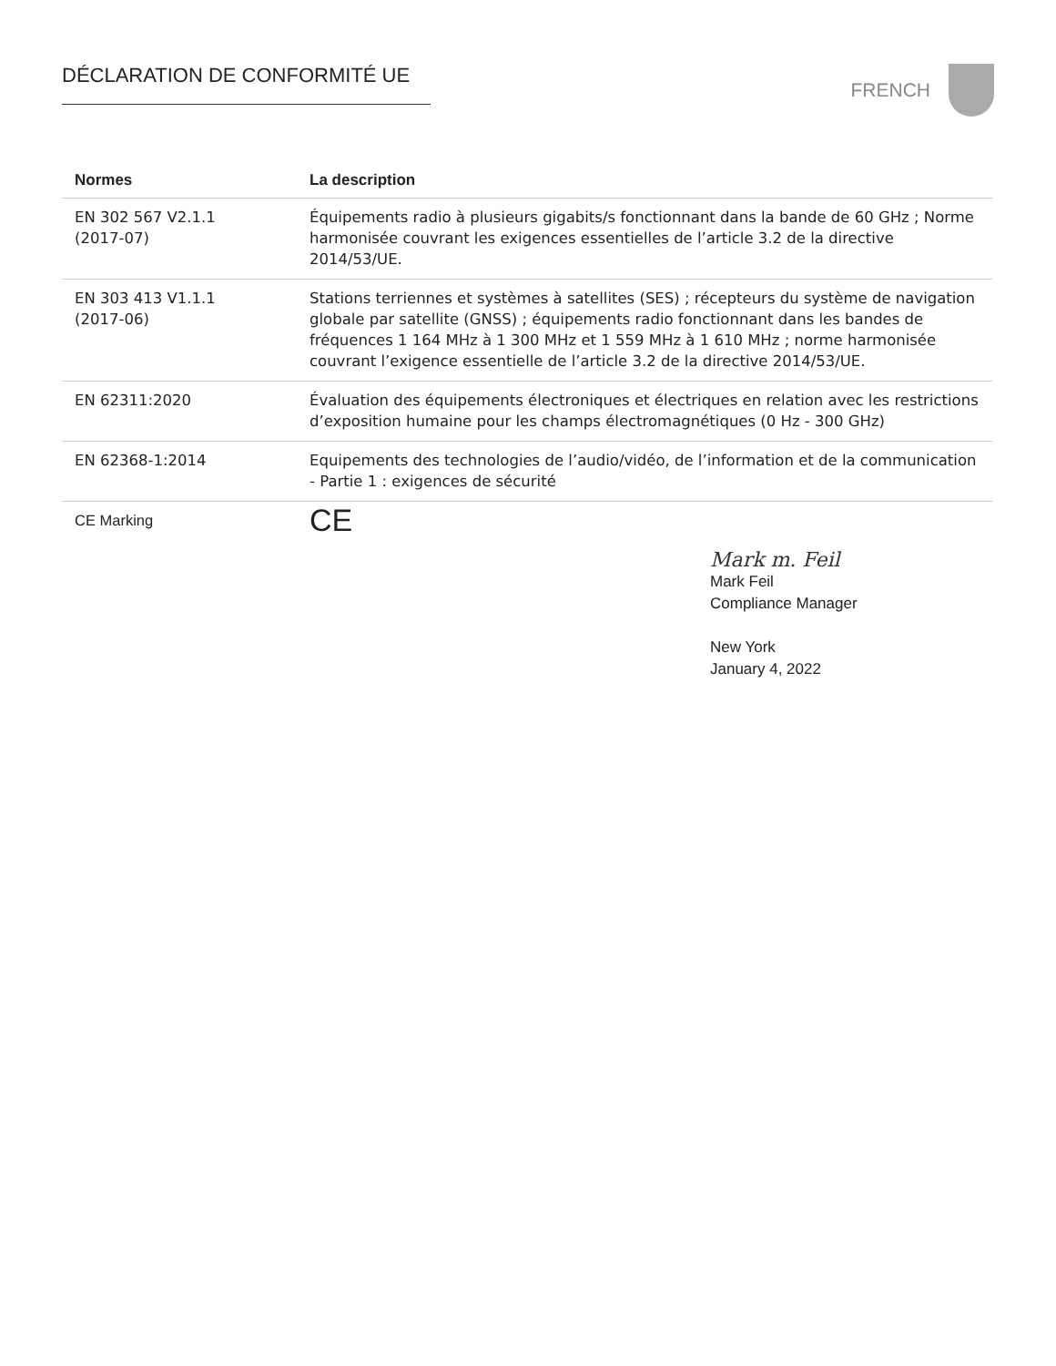DÉCLARATION DE CONFORMITÉ UE FRENCH
| Normes | La description |
| --- | --- |
| EN 302 567 V2.1.1 (2017-07) | Équipements radio à plusieurs gigabits/s fonctionnant dans la bande de 60 GHz ; Norme harmonisée couvrant les exigences essentielles de l’article 3.2 de la directive 2014/53/UE. |
| EN 303 413 V1.1.1 (2017-06) | Stations terriennes et systèmes à satellites (SES) ; récepteurs du système de navigation globale par satellite (GNSS) ; équipements radio fonctionnant dans les bandes de fréquences 1 164 MHz à 1 300 MHz et 1 559 MHz à 1 610 MHz ; norme harmonisée couvrant l’exigence essentielle de l’article 3.2 de la directive 2014/53/UE. |
| EN 62311:2020 | Évaluation des équipements électroniques et électriques en relation avec les restrictions d’exposition humaine pour les champs électromagnétiques (0 Hz - 300 GHz) |
| EN 62368-1:2014 | Equipements des technologies de l’audio/vidéo, de l’information et de la communication - Partie 1 : exigences de sécurité |
| CE Marking | CE |
Mark m. Feil
Mark Feil
Compliance Manager
New York
January 4, 2022